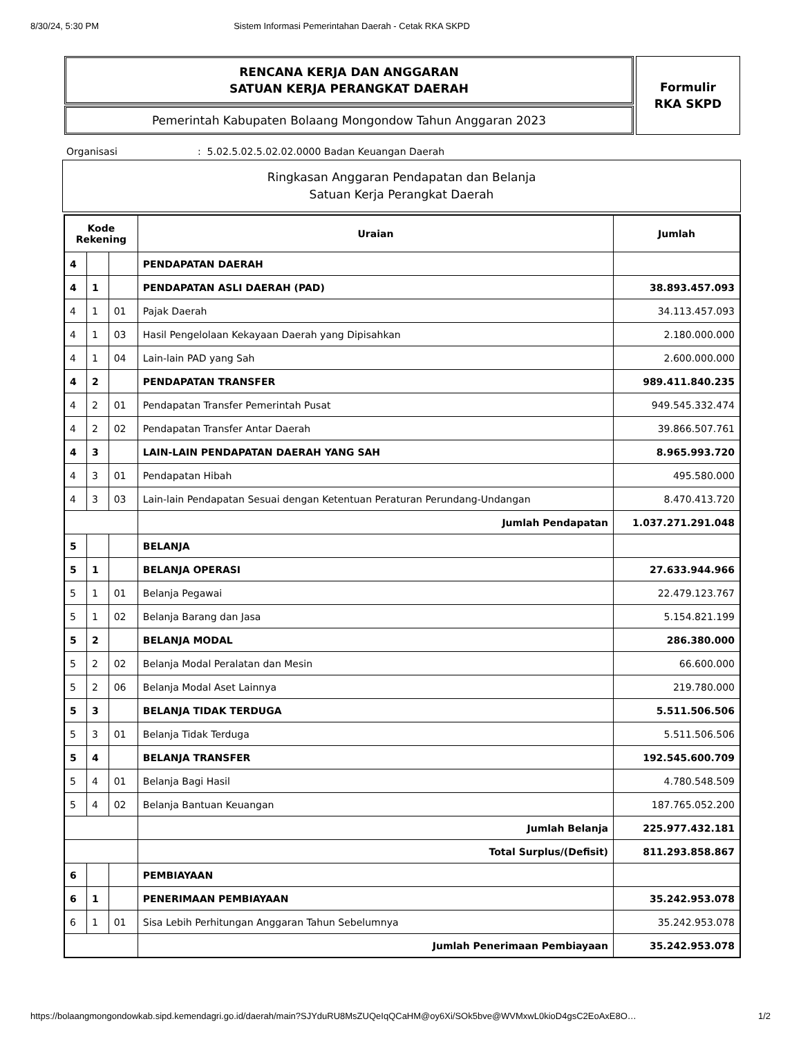8/30/24, 5:30 PM Sistem Informasi Pemerintahan Daerah - Cetak RKA SKPD
RENCANA KERJA DAN ANGGARAN
SATUAN KERJA PERANGKAT DAERAH
Pemerintah Kabupaten Bolaang Mongondow Tahun Anggaran 2023
Formulir
RKA SKPD
Organisasi: 5.02.5.02.5.02.02.0000 Badan Keuangan Daerah
Ringkasan Anggaran Pendapatan dan Belanja
Satuan Kerja Perangkat Daerah
| Kode Rekening | | | Uraian | Jumlah |
| --- | --- | --- | --- | --- |
| 4 | | | PENDAPATAN DAERAH | |
| 4 | 1 | | PENDAPATAN ASLI DAERAH (PAD) | 38.893.457.093 |
| 4 | 1 | 01 | Pajak Daerah | 34.113.457.093 |
| 4 | 1 | 03 | Hasil Pengelolaan Kekayaan Daerah yang Dipisahkan | 2.180.000.000 |
| 4 | 1 | 04 | Lain-lain PAD yang Sah | 2.600.000.000 |
| 4 | 2 | | PENDAPATAN TRANSFER | 989.411.840.235 |
| 4 | 2 | 01 | Pendapatan Transfer Pemerintah Pusat | 949.545.332.474 |
| 4 | 2 | 02 | Pendapatan Transfer Antar Daerah | 39.866.507.761 |
| 4 | 3 | | LAIN-LAIN PENDAPATAN DAERAH YANG SAH | 8.965.993.720 |
| 4 | 3 | 01 | Pendapatan Hibah | 495.580.000 |
| 4 | 3 | 03 | Lain-lain Pendapatan Sesuai dengan Ketentuan Peraturan Perundang-Undangan | 8.470.413.720 |
| | | | Jumlah Pendapatan | 1.037.271.291.048 |
| 5 | | | BELANJA | |
| 5 | 1 | | BELANJA OPERASI | 27.633.944.966 |
| 5 | 1 | 01 | Belanja Pegawai | 22.479.123.767 |
| 5 | 1 | 02 | Belanja Barang dan Jasa | 5.154.821.199 |
| 5 | 2 | | BELANJA MODAL | 286.380.000 |
| 5 | 2 | 02 | Belanja Modal Peralatan dan Mesin | 66.600.000 |
| 5 | 2 | 06 | Belanja Modal Aset Lainnya | 219.780.000 |
| 5 | 3 | | BELANJA TIDAK TERDUGA | 5.511.506.506 |
| 5 | 3 | 01 | Belanja Tidak Terduga | 5.511.506.506 |
| 5 | 4 | | BELANJA TRANSFER | 192.545.600.709 |
| 5 | 4 | 01 | Belanja Bagi Hasil | 4.780.548.509 |
| 5 | 4 | 02 | Belanja Bantuan Keuangan | 187.765.052.200 |
| | | | Jumlah Belanja | 225.977.432.181 |
| | | | Total Surplus/(Defisit) | 811.293.858.867 |
| 6 | | | PEMBIAYAAN | |
| 6 | 1 | | PENERIMAAN PEMBIAYAAN | 35.242.953.078 |
| 6 | 1 | 01 | Sisa Lebih Perhitungan Anggaran Tahun Sebelumnya | 35.242.953.078 |
| | | | Jumlah Penerimaan Pembiayaan | 35.242.953.078 |
https://bolaangmongondowkab.sipd.kemendagri.go.id/daerah/main?SJYduRU8MsZUQeIqQCaHM@oy6Xi/SOk5bve@WVMxwL0kioD4gsC2EoAxE8O… 1/2